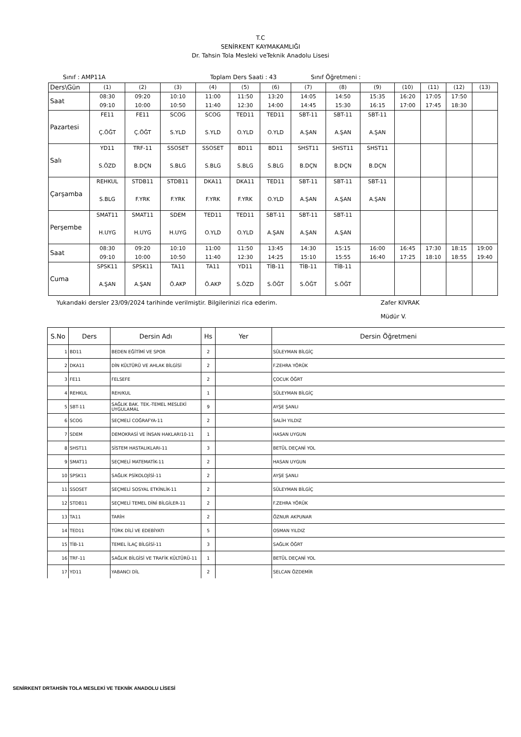T.C
SENİRKENT KAYMAKAMLIĞI
Dr. Tahsin Tola Mesleki veTeknik Anadolu Lisesi
Sınıf : AMP11A Toplam Ders Saati : 43 Sınıf Öğretmeni :
| Ders\Gün | (1) | (2) | (3) | (4) | (5) | (6) | (7) | (8) | (9) | (10) | (11) | (12) | (13) |
| Saat | 08:30 09:10 | 09:20 10:00 | 10:10 10:50 | 11:00 11:40 | 11:50 12:30 | 13:20 14:00 | 14:05 14:45 | 14:50 15:30 | 15:35 16:15 | 16:20 17:00 | 17:05 17:45 | 17:50 18:30 | |
| Pazartesi | FE11 Ç.ÖĞT | FE11 Ç.ÖĞT | SCOG S.YLD | SCOG S.YLD | TED11 O.YLD | TED11 O.YLD | SBT-11 A.ŞAN | SBT-11 A.ŞAN | SBT-11 A.ŞAN | | | | |
| Salı | YD11 S.ÖZD | TRF-11 B.DÇN | SSOSET S.BLG | SSOSET S.BLG | BD11 S.BLG | BD11 S.BLG | SHST11 B.DÇN | SHST11 B.DÇN | SHST11 B.DÇN | | | | |
| Çarşamba | REHKUL S.BLG | STDB11 F.YRK | STDB11 F.YRK | DKA11 F.YRK | DKA11 F.YRK | TED11 O.YLD | SBT-11 A.ŞAN | SBT-11 A.ŞAN | SBT-11 A.ŞAN | | | | |
| Perşembe | SMAT11 H.UYG | SMAT11 H.UYG | SDEM H.UYG | TED11 O.YLD | TED11 O.YLD | SBT-11 A.ŞAN | SBT-11 A.ŞAN | SBT-11 A.ŞAN | | | | | |
| Saat | 08:30 09:10 | 09:20 10:00 | 10:10 10:50 | 11:00 11:40 | 11:50 12:30 | 13:45 14:25 | 14:30 15:10 | 15:15 15:55 | 16:00 16:40 | 16:45 17:25 | 17:30 18:10 | 18:15 18:55 | 19:00 19:40 |
| Cuma | SPSK11 A.ŞAN | SPSK11 A.ŞAN | TA11 Ö.AKP | TA11 Ö.AKP | YD11 S.ÖZD | TİB-11 S.ÖĞT | TİB-11 S.ÖĞT | TİB-11 S.ÖĞT | | | | | |
Yukarıdaki dersler 23/09/2024 tarihinde verilmiştir. Bilgilerinizi rica ederim. Zafer KIVRAK
Müdür V.
| S.No | Ders | Dersin Adı | Hs | Yer | Dersin Öğretmeni |
| --- | --- | --- | --- | --- | --- |
| 1 | BD11 | BEDEN EĞİTİMİ VE SPOR | 2 | | SÜLEYMAN BİLGİÇ |
| 2 | DKA11 | DİN KÜLTÜRÜ VE AHLAK BİLGİSİ | 2 | | F.ZEHRA YÖRÜK |
| 3 | FE11 | FELSEFE | 2 | | ÇOCUK ÖĞRT |
| 4 | REHKUL | REH/KUL | 1 | | SÜLEYMAN BİLGİÇ |
| 5 | SBT-11 | SAĞLIK BAK. TEK.-TEMEL MESLEKİ UYGULAMAL | 9 | | AYŞE ŞANLI |
| 6 | SCOG | SEÇMELİ COĞRAFYA-11 | 2 | | SALİH YILDIZ |
| 7 | SDEM | DEMOKRASİ VE İNSAN HAKLARI10-11 | 1 | | HASAN UYGUN |
| 8 | SHST11 | SİSTEM HASTALIKLARI-11 | 3 | | BETÜL DEÇANİ YOL |
| 9 | SMAT11 | SEÇMELİ MATEMATİK-11 | 2 | | HASAN UYGUN |
| 10 | SPSK11 | SAĞLIK PSİKOLOJİSİ-11 | 2 | | AYŞE ŞANLI |
| 11 | SSOSET | SEÇMELİ SOSYAL ETKİNLİK-11 | 2 | | SÜLEYMAN BİLGİÇ |
| 12 | STDB11 | SEÇMELİ TEMEL DİNİ BİLGİLER-11 | 2 | | F.ZEHRA YÖRÜK |
| 13 | TA11 | TARİH | 2 | | ÖZNUR AKPUNAR |
| 14 | TED11 | TÜRK DİLİ VE EDEBİYATI | 5 | | OSMAN YILDIZ |
| 15 | TİB-11 | TEMEL İLAÇ BİLGİSİ-11 | 3 | | SAĞLIK ÖĞRT |
| 16 | TRF-11 | SAĞLIK BİLGİSİ VE TRAFİK KÜLTÜRÜ-11 | 1 | | BETÜL DEÇANİ YOL |
| 17 | YD11 | YABANCI DİL | 2 | | SELCAN ÖZDEMİR |
SENİRKENT DRTAHSİN TOLA MESLEKİ VE TEKNİK ANADOLU LİSESİ